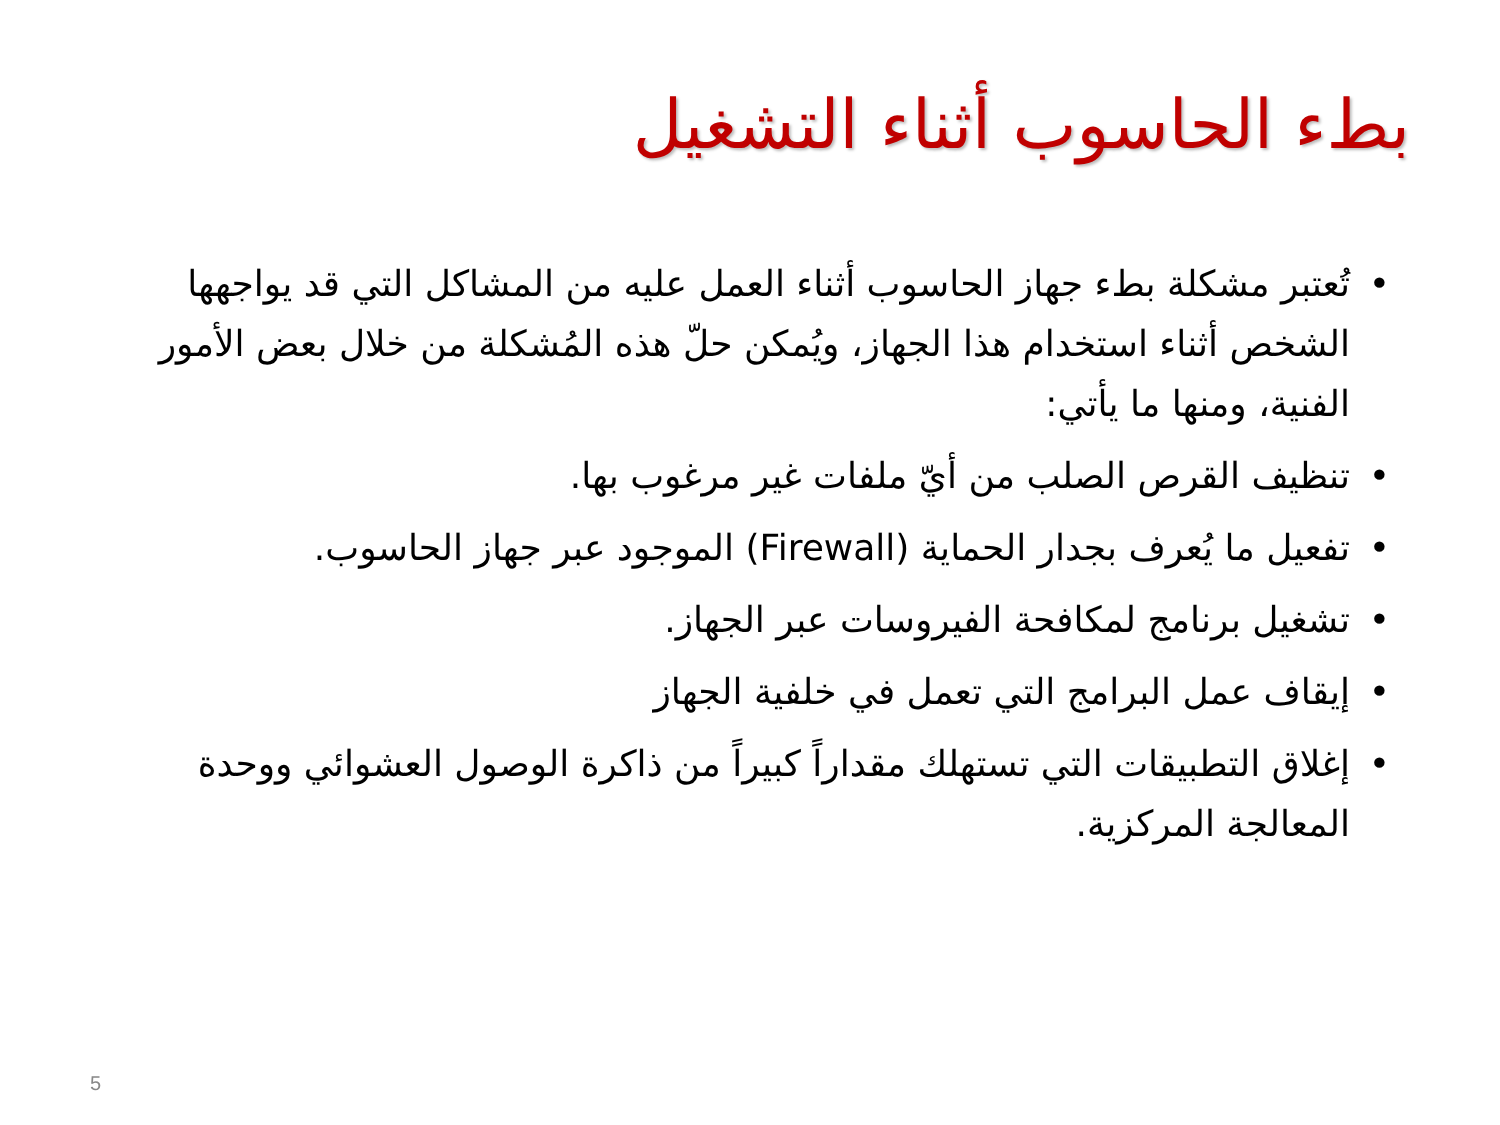بطء الحاسوب أثناء التشغيل
• تُعتبر مشكلة بطء جهاز الحاسوب أثناء العمل عليه من المشاكل التي قد يواجهها الشخص أثناء استخدام هذا الجهاز، ويُمكن حلّ هذه المُشكلة من خلال بعض الأمور الفنية، ومنها ما يأتي:
• تنظيف القرص الصلب من أيّ ملفات غير مرغوب بها.
• تفعيل ما يُعرف بجدار الحماية (Firewall) الموجود عبر جهاز الحاسوب.
• تشغيل برنامج لمكافحة الفيروسات عبر الجهاز.
• إيقاف عمل البرامج التي تعمل في خلفية الجهاز
• إغلاق التطبيقات التي تستهلك مقداراً كبيراً من ذاكرة الوصول العشوائي ووحدة المعالجة المركزية.
5